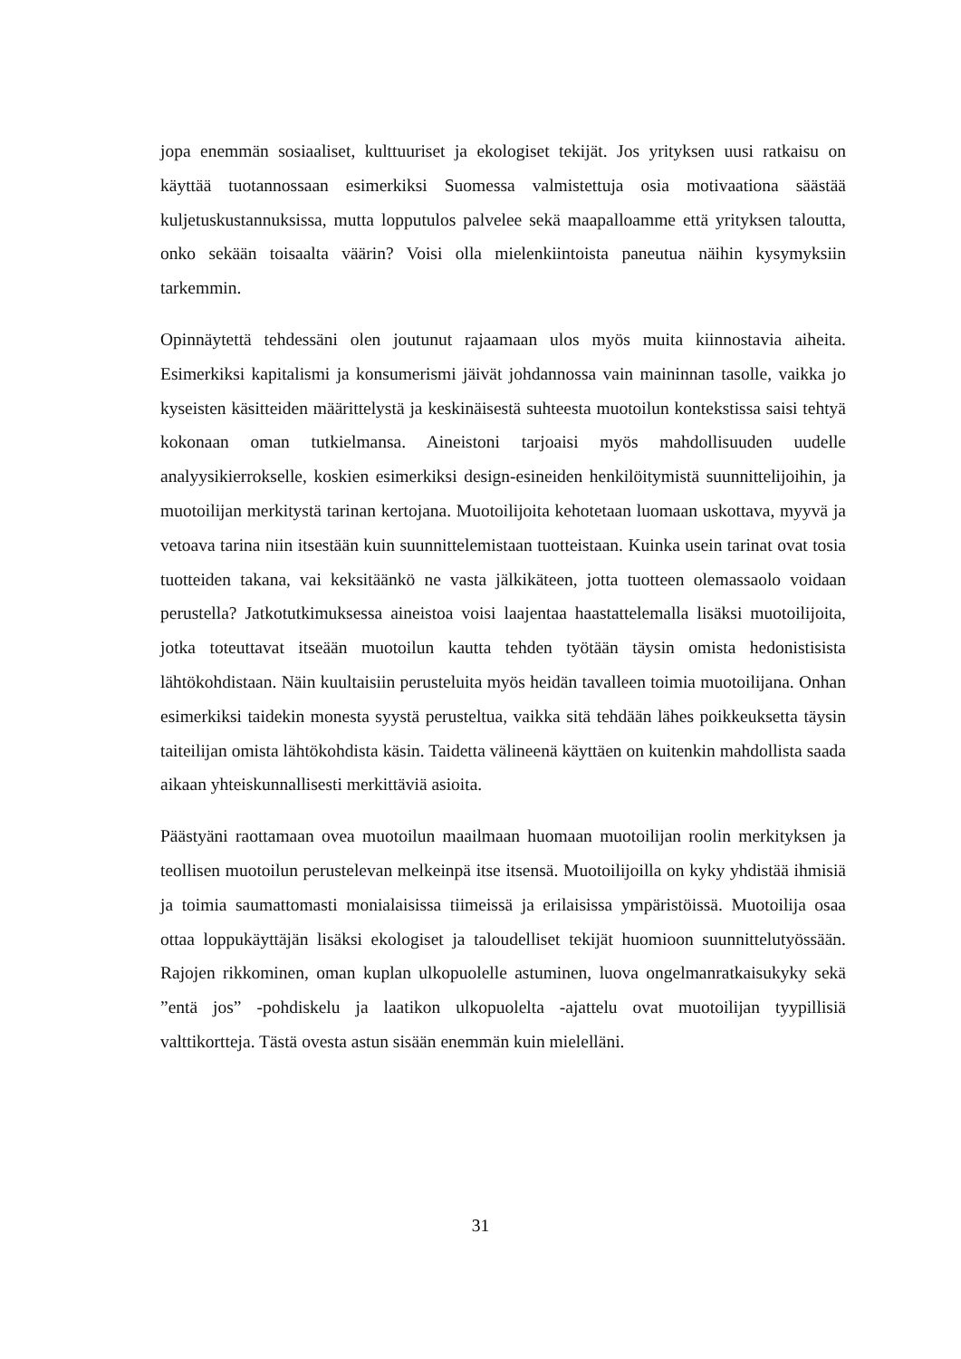jopa enemmän sosiaaliset, kulttuuriset ja ekologiset tekijät. Jos yrityksen uusi ratkaisu on käyttää tuotannossaan esimerkiksi Suomessa valmistettuja osia motivaationa säästää kuljetuskustannuksissa, mutta lopputulos palvelee sekä maapalloamme että yrityksen taloutta, onko sekään toisaalta väärin? Voisi olla mielenkiintoista paneutua näihin kysymyksiin tarkemmin.
Opinnäytettä tehdessäni olen joutunut rajaamaan ulos myös muita kiinnostavia aiheita. Esimerkiksi kapitalismi ja konsumerismi jäivät johdannossa vain maininnan tasolle, vaikka jo kyseisten käsitteiden määrittelystä ja keskinäisestä suhteesta muotoilun kontekstissa saisi tehtyä kokonaan oman tutkielmansa. Aineistoni tarjoaisi myös mahdollisuuden uudelle analyysikierrokselle, koskien esimerkiksi design-esineiden henkilöitymistä suunnittelijoihin, ja muotoilijan merkitystä tarinan kertojana. Muotoilijoita kehotetaan luomaan uskottava, myyvä ja vetoava tarina niin itsestään kuin suunnittelemistaan tuotteistaan. Kuinka usein tarinat ovat tosia tuotteiden takana, vai keksitäänkö ne vasta jälkikäteen, jotta tuotteen olemassaolo voidaan perustella? Jatkotutkimuksessa aineistoa voisi laajentaa haastattelemalla lisäksi muotoilijoita, jotka toteuttavat itseään muotoilun kautta tehden työtään täysin omista hedonistisista lähtökohdistaan. Näin kuultaisiin perusteluita myös heidän tavalleen toimia muotoilijana. Onhan esimerkiksi taidekin monesta syystä perusteltua, vaikka sitä tehdään lähes poikkeuksetta täysin taiteilijan omista lähtökohdista käsin. Taidetta välineenä käyttäen on kuitenkin mahdollista saada aikaan yhteiskunnallisesti merkittäviä asioita.
Päästyäni raottamaan ovea muotoilun maailmaan huomaan muotoilijan roolin merkityksen ja teollisen muotoilun perustelevan melkeinpä itse itsensä. Muotoilijoilla on kyky yhdistää ihmisiä ja toimia saumattomasti monialaisissa tiimeissä ja erilaisissa ympäristöissä. Muotoilija osaa ottaa loppukäyttäjän lisäksi ekologiset ja taloudelliset tekijät huomioon suunnittelutyössään. Rajojen rikkominen, oman kuplan ulkopuolelle astuminen, luova ongelmanratkaisukyky sekä ”entä jos” -pohdiskelu ja laatikon ulkopuolelta -ajattelu ovat muotoilijan tyypillisiä valttikortteja. Tästä ovesta astun sisään enemmän kuin mielelläni.
31